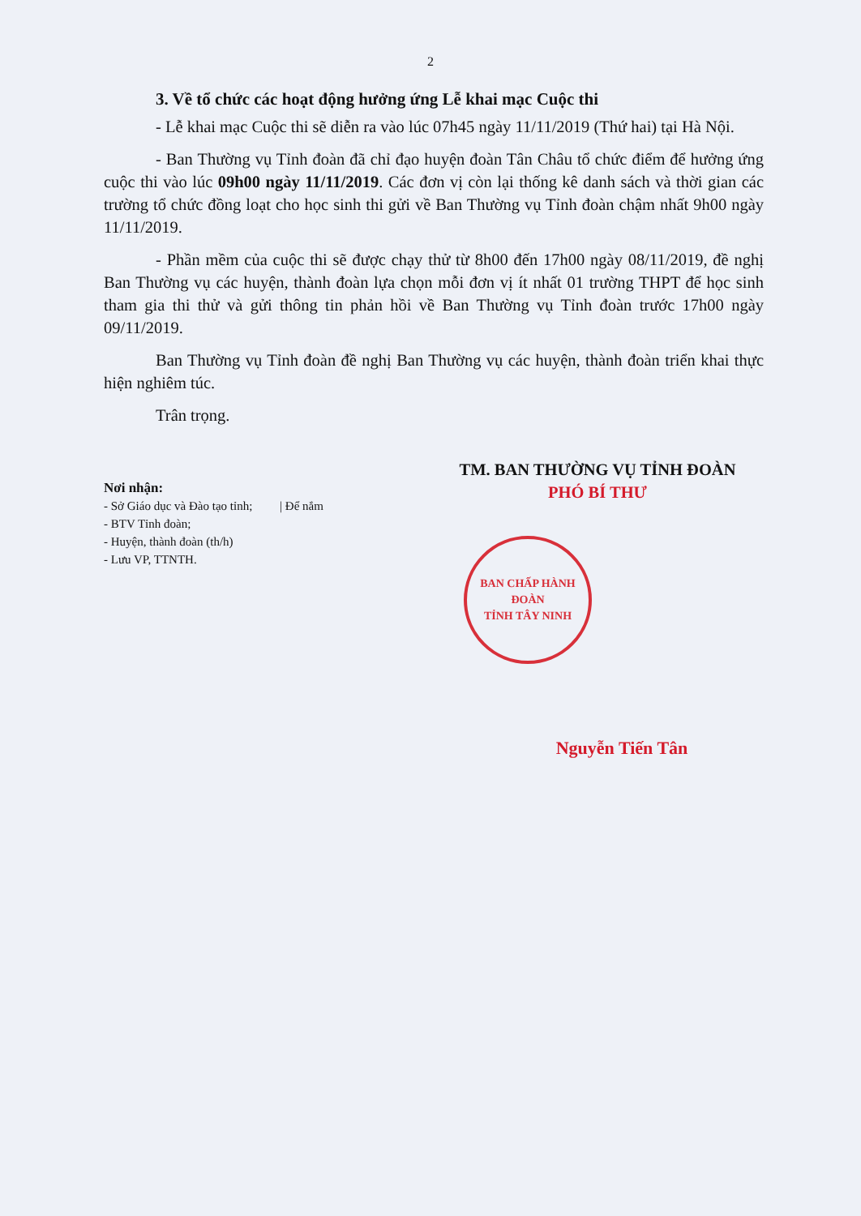2
3. Về tổ chức các hoạt động hưởng ứng Lễ khai mạc Cuộc thi
- Lễ khai mạc Cuộc thi sẽ diễn ra vào lúc 07h45 ngày 11/11/2019 (Thứ hai) tại Hà Nội.
- Ban Thường vụ Tỉnh đoàn đã chỉ đạo huyện đoàn Tân Châu tổ chức điểm để hưởng ứng cuộc thi vào lúc 09h00 ngày 11/11/2019. Các đơn vị còn lại thống kê danh sách và thời gian các trường tổ chức đồng loạt cho học sinh thi gửi về Ban Thường vụ Tỉnh đoàn chậm nhất 9h00 ngày 11/11/2019.
- Phần mềm của cuộc thi sẽ được chạy thử từ 8h00 đến 17h00 ngày 08/11/2019, đề nghị Ban Thường vụ các huyện, thành đoàn lựa chọn mỗi đơn vị ít nhất 01 trường THPT để học sinh tham gia thi thử và gửi thông tin phản hồi về Ban Thường vụ Tỉnh đoàn trước 17h00 ngày 09/11/2019.
Ban Thường vụ Tỉnh đoàn đề nghị Ban Thường vụ các huyện, thành đoàn triển khai thực hiện nghiêm túc.
Trân trọng.
Nơi nhận:
- Sở Giáo dục và Đào tạo tỉnh; | Để nắm
- BTV Tỉnh đoàn;
- Huyện, thành đoàn (th/h)
- Lưu VP, TTNTH.
TM. BAN THƯỜNG VỤ TỈNH ĐOÀN
PHÓ BÍ THƯ
BAN CHẤP HÀNH
ĐOÀN
TỈNH TÂY NINH
Nguyễn Tiến Tân